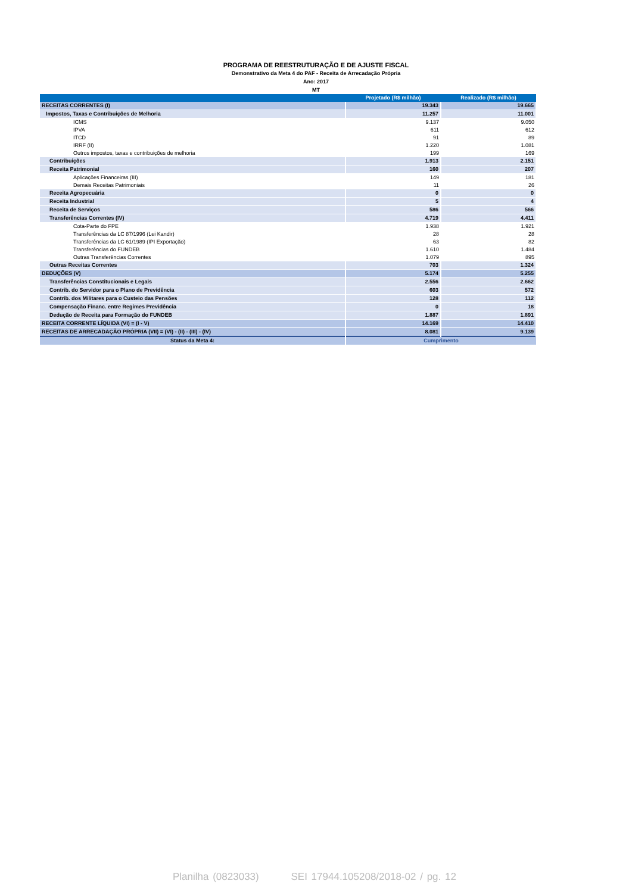PROGRAMA DE REESTRUTURAÇÃO E DE AJUSTE FISCAL
Demonstrativo da Meta 4 do PAF - Receita de Arrecadação Própria
Ano: 2017
MT
| | Projetado (R$ milhão) | Realizado (R$ milhão) |
| --- | --- | --- |
| RECEITAS CORRENTES (I) | 19.343 | 19.665 |
| Impostos, Taxas e Contribuições de Melhoria | 11.257 | 11.001 |
| ICMS | 9.137 | 9.050 |
| IPVA | 611 | 612 |
| ITCD | 91 | 89 |
| IRRF (II) | 1.220 | 1.081 |
| Outros impostos, taxas e contribuições de melhoria | 199 | 169 |
| Contribuições | 1.913 | 2.151 |
| Receita Patrimonial | 160 | 207 |
| Aplicações Financeiras (III) | 149 | 181 |
| Demais Receitas Patrimoniais | 11 | 26 |
| Receita Agropecuária | 0 | 0 |
| Receita Industrial | 5 | 4 |
| Receita de Serviços | 586 | 566 |
| Transferências Correntes (IV) | 4.719 | 4.411 |
| Cota-Parte do FPE | 1.938 | 1.921 |
| Transferências da LC 87/1996 (Lei Kandir) | 28 | 28 |
| Transferências da LC 61/1989 (IPI Exportação) | 63 | 82 |
| Transferências do FUNDEB | 1.610 | 1.484 |
| Outras Transferências Correntes | 1.079 | 895 |
| Outras Receitas Correntes | 703 | 1.324 |
| DEDUÇÕES (V) | 5.174 | 5.255 |
| Transferências Constitucionais e Legais | 2.556 | 2.662 |
| Contrib. do Servidor para o Plano de Previdência | 603 | 572 |
| Contrib. dos Militares para o Custeio das Pensões | 128 | 112 |
| Compensação Financ. entre Regimes Previdência | 0 | 18 |
| Dedução de Receita para Formação do FUNDEB | 1.887 | 1.891 |
| RECEITA CORRENTE LÍQUIDA (VI) = (I - V) | 14.169 | 14.410 |
| RECEITAS DE ARRECADAÇÃO PRÓPRIA (VII) = (VI) - (II) - (III) - (IV) | 8.081 | 9.139 |
| Status da Meta 4: | Cumprimento | |
Planilha (0823033) SEI 17944.105208/2018-02 / pg. 12